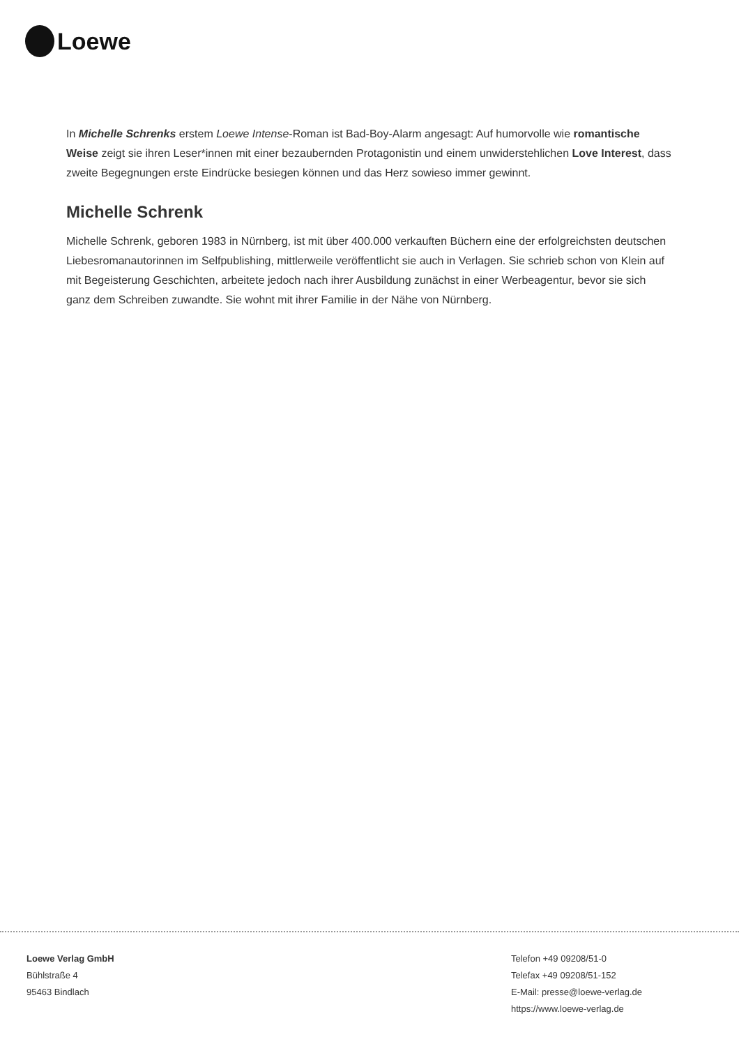Loewe
In Michelle Schrenks erstem Loewe Intense-Roman ist Bad-Boy-Alarm angesagt: Auf humorvolle wie romantische Weise zeigt sie ihren Leser*innen mit einer bezaubernden Protagonistin und einem unwiderstehlichen Love Interest, dass zweite Begegnungen erste Eindrücke besiegen können und das Herz sowieso immer gewinnt.
Michelle Schrenk
Michelle Schrenk, geboren 1983 in Nürnberg, ist mit über 400.000 verkauften Büchern eine der erfolgreichsten deutschen Liebesromanautorinnen im Selfpublishing, mittlerweile veröffentlicht sie auch in Verlagen. Sie schrieb schon von Klein auf mit Begeisterung Geschichten, arbeitete jedoch nach ihrer Ausbildung zunächst in einer Werbeagentur, bevor sie sich ganz dem Schreiben zuwandte. Sie wohnt mit ihrer Familie in der Nähe von Nürnberg.
Loewe Verlag GmbH
Bühlstraße 4
95463 Bindlach
Telefon +49 09208/51-0
Telefax +49 09208/51-152
E-Mail: presse@loewe-verlag.de
https://www.loewe-verlag.de